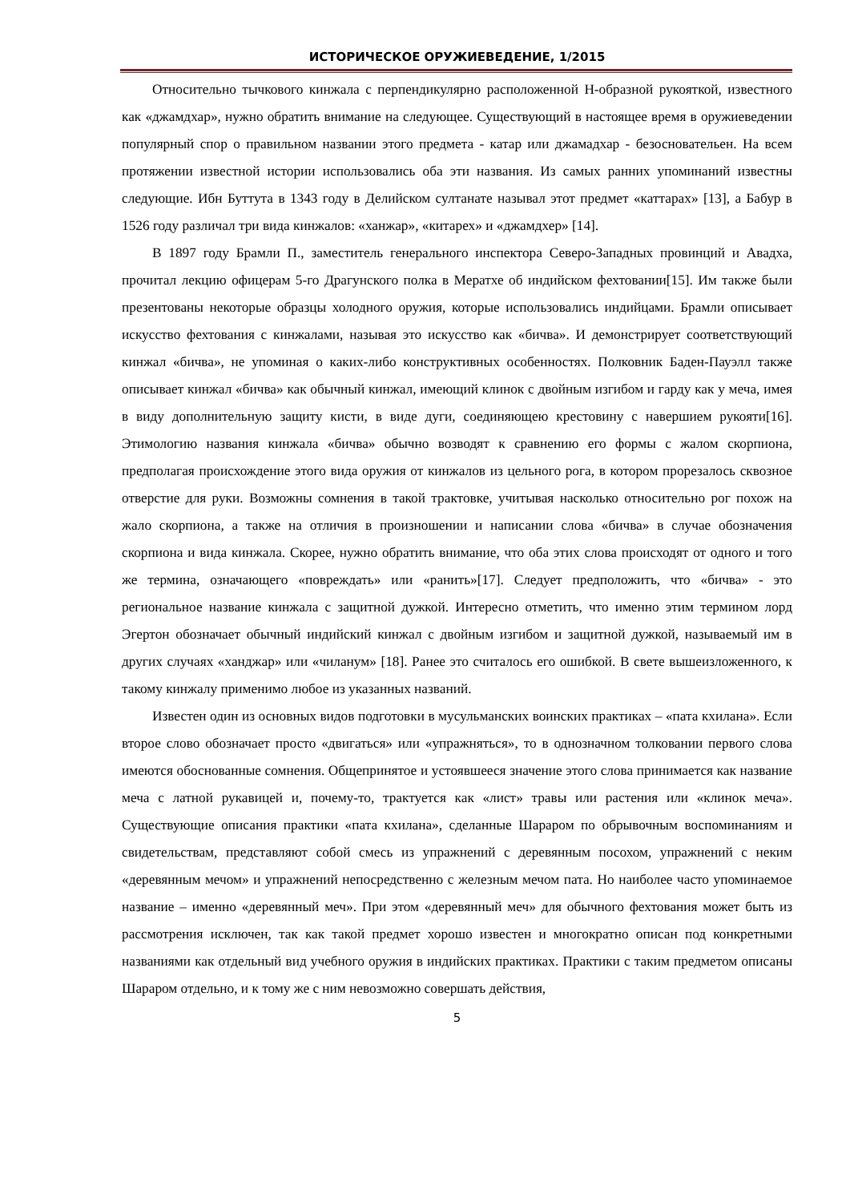ИСТОРИЧЕСКОЕ ОРУЖИЕВЕДЕНИЕ, 1/2015
Относительно тычкового кинжала с перпендикулярно расположенной Н-образной рукояткой, известного как «джамдхар», нужно обратить внимание на следующее. Существующий в настоящее время в оружиеведении популярный спор о правильном названии этого предмета - катар или джамадхар - безосновательен. На всем протяжении известной истории использовались оба эти названия. Из самых ранних упоминаний известны следующие. Ибн Буттута в 1343 году в Делийском султанате называл этот предмет «каттарах» [13], а Бабур в 1526 году различал три вида кинжалов: «ханжар», «китарех» и «джамдхер» [14].
В 1897 году Брамли П., заместитель генерального инспектора Северо-Западных провинций и Авадха, прочитал лекцию офицерам 5-го Драгунского полка в Мератхе об индийском фехтовании[15]. Им также были презентованы некоторые образцы холодного оружия, которые использовались индийцами. Брамли описывает искусство фехтования с кинжалами, называя это искусство как «бичва». И демонстрирует соответствующий кинжал «бичва», не упоминая о каких-либо конструктивных особенностях. Полковник Баден-Пауэлл также описывает кинжал «бичва» как обычный кинжал, имеющий клинок с двойным изгибом и гарду как у меча, имея в виду дополнительную защиту кисти, в виде дуги, соединяющею крестовину с навершием рукояти[16]. Этимологию названия кинжала «бичва» обычно возводят к сравнению его формы с жалом скорпиона, предполагая происхождение этого вида оружия от кинжалов из цельного рога, в котором прорезалось сквозное отверстие для руки. Возможны сомнения в такой трактовке, учитывая насколько относительно рог похож на жало скорпиона, а также на отличия в произношении и написании слова «бичва» в случае обозначения скорпиона и вида кинжала. Скорее, нужно обратить внимание, что оба этих слова происходят от одного и того же термина, означающего «повреждать» или «ранить»[17]. Следует предположить, что «бичва» - это региональное название кинжала с защитной дужкой. Интересно отметить, что именно этим термином лорд Эгертон обозначает обычный индийский кинжал с двойным изгибом и защитной дужкой, называемый им в других случаях «ханджар» или «чиланум» [18]. Ранее это считалось его ошибкой. В свете вышеизложенного, к такому кинжалу применимо любое из указанных названий.
Известен один из основных видов подготовки в мусульманских воинских практиках – «пата кхилана». Если второе слово обозначает просто «двигаться» или «упражняться», то в однозначном толковании первого слова имеются обоснованные сомнения. Общепринятое и устоявшееся значение этого слова принимается как название меча с латной рукавицей и, почему-то, трактуется как «лист» травы или растения или «клинок меча». Существующие описания практики «пата кхилана», сделанные Шараром по обрывочным воспоминаниям и свидетельствам, представляют собой смесь из упражнений с деревянным посохом, упражнений с неким «деревянным мечом» и упражнений непосредственно с железным мечом пата. Но наиболее часто упоминаемое название – именно «деревянный меч». При этом «деревянный меч» для обычного фехтования может быть из рассмотрения исключен, так как такой предмет хорошо известен и многократно описан под конкретными названиями как отдельный вид учебного оружия в индийских практиках. Практики с таким предметом описаны Шараром отдельно, и к тому же с ним невозможно совершать действия,
5